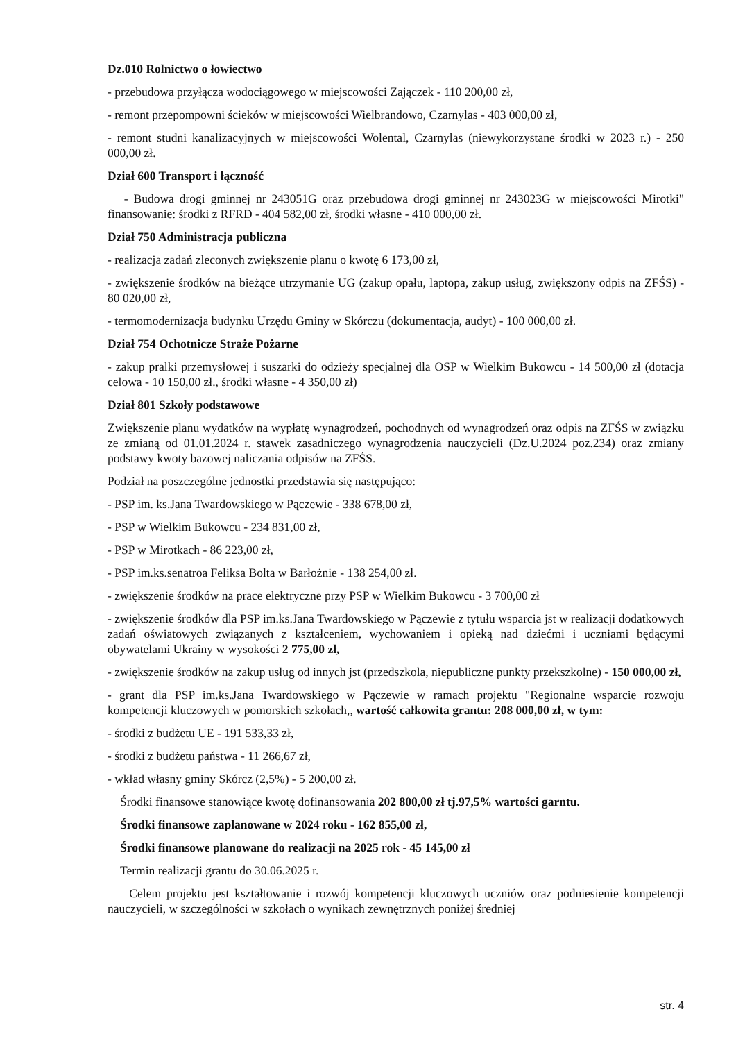Dz.010 Rolnictwo o łowiectwo
- przebudowa przyłącza wodociągowego w miejscowości Zajączek - 110 200,00 zł,
- remont przepompowni ścieków w miejscowości Wielbrandowo, Czarnylas - 403 000,00 zł,
- remont studni kanalizacyjnych w miejscowości Wolental, Czarnylas (niewykorzystane środki w 2023 r.) - 250 000,00 zł.
Dział 600 Transport i łączność
- Budowa drogi gminnej nr 243051G oraz przebudowa drogi gminnej nr 243023G w miejscowości Mirotki" finansowanie: środki z RFRD - 404 582,00 zł, środki własne - 410 000,00 zł.
Dział 750 Administracja publiczna
- realizacja zadań zleconych zwiększenie planu o kwotę 6 173,00 zł,
- zwiększenie środków na bieżące utrzymanie UG (zakup opału, laptopa, zakup usług, zwiększony odpis na ZFŚS) - 80 020,00 zł,
- termomodernizacja budynku Urzędu Gminy w Skórczu (dokumentacja, audyt) - 100 000,00 zł.
Dział 754 Ochotnicze Straże Pożarne
- zakup pralki przemysłowej i suszarki do odzieży specjalnej dla OSP w Wielkim Bukowcu - 14 500,00 zł (dotacja celowa - 10 150,00 zł., środki własne - 4 350,00 zł)
Dział 801 Szkoły podstawowe
Zwiększenie planu wydatków na wypłatę wynagrodzeń, pochodnych od wynagrodzeń oraz odpis na ZFŚS w związku ze zmianą od 01.01.2024 r. stawek zasadniczego wynagrodzenia nauczycieli (Dz.U.2024 poz.234) oraz zmiany podstawy kwoty bazowej naliczania odpisów na ZFŚS.
Podział na poszczególne jednostki przedstawia się następująco:
- PSP im. ks.Jana Twardowskiego w Pączewie - 338 678,00 zł,
- PSP w Wielkim Bukowcu - 234 831,00 zł,
- PSP w Mirotkach - 86 223,00 zł,
- PSP im.ks.senatroa Feliksa Bolta w Barłożnie - 138 254,00 zł.
- zwiększenie środków na prace elektryczne przy PSP w Wielkim Bukowcu - 3 700,00 zł
- zwiększenie środków dla PSP im.ks.Jana Twardowskiego w Pączewie z tytułu wsparcia jst w realizacji dodatkowych zadań oświatowych związanych z kształceniem, wychowaniem i opieką nad dziećmi i uczniami będącymi obywatelami Ukrainy w wysokości 2 775,00 zł,
- zwiększenie środków na zakup usług od innych jst (przedszkola, niepubliczne punkty przekszkolne) - 150 000,00 zł,
- grant dla PSP im.ks.Jana Twardowskiego w Pączewie w ramach projektu "Regionalne wsparcie rozwoju kompetencji kluczowych w pomorskich szkołach,, wartość całkowita grantu: 208 000,00 zł, w tym:
- środki z budżetu UE - 191 533,33 zł,
- środki z budżetu państwa - 11 266,67 zł,
- wkład własny gminy Skórcz (2,5%) - 5 200,00 zł.
Środki finansowe stanowiące kwotę dofinansowania 202 800,00 zł tj.97,5% wartości garntu.
Środki finansowe zaplanowane w 2024 roku - 162 855,00 zł,
Środki finansowe planowane do realizacji na 2025 rok - 45 145,00 zł
Termin realizacji grantu do 30.06.2025 r.
Celem projektu jest kształtowanie i rozwój kompetencji kluczowych uczniów oraz podniesienie kompetencji nauczycieli, w szczególności w szkołach o wynikach zewnętrznych poniżej średniej
str. 4